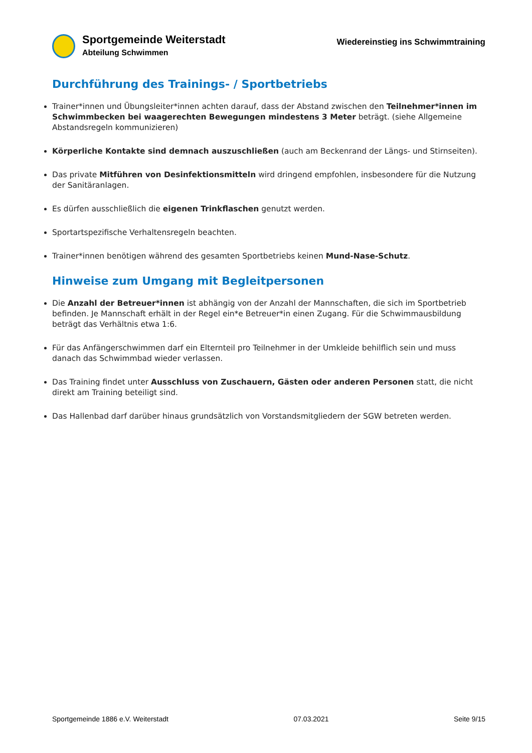Sportgemeinde Weiterstadt
Abteilung Schwimmen
Wiedereinstieg ins Schwimmtraining
Durchführung des Trainings- / Sportbetriebs
Trainer*innen und Übungsleiter*innen achten darauf, dass der Abstand zwischen den Teilnehmer*innen im Schwimmbecken bei waagerechten Bewegungen mindestens 3 Meter beträgt. (siehe Allgemeine Abstandsregeln kommunizieren)
Körperliche Kontakte sind demnach auszuschließen (auch am Beckenrand der Längs- und Stirnseiten).
Das private Mitführen von Desinfektionsmitteln wird dringend empfohlen, insbesondere für die Nutzung der Sanitäranlagen.
Es dürfen ausschließlich die eigenen Trinkflaschen genutzt werden.
Sportartspezifische Verhaltensregeln beachten.
Trainer*innen benötigen während des gesamten Sportbetriebs keinen Mund-Nase-Schutz.
Hinweise zum Umgang mit Begleitpersonen
Die Anzahl der Betreuer*innen ist abhängig von der Anzahl der Mannschaften, die sich im Sportbetrieb befinden. Je Mannschaft erhält in der Regel ein*e Betreuer*in einen Zugang. Für die Schwimmausbildung beträgt das Verhältnis etwa 1:6.
Für das Anfängerschwimmen darf ein Elternteil pro Teilnehmer in der Umkleide behilflich sein und muss danach das Schwimmbad wieder verlassen.
Das Training findet unter Ausschluss von Zuschauern, Gästen oder anderen Personen statt, die nicht direkt am Training beteiligt sind.
Das Hallenbad darf darüber hinaus grundsätzlich von Vorstandsmitgliedern der SGW betreten werden.
Sportgemeinde 1886 e.V. Weiterstadt 07.03.2021 Seite 9/15